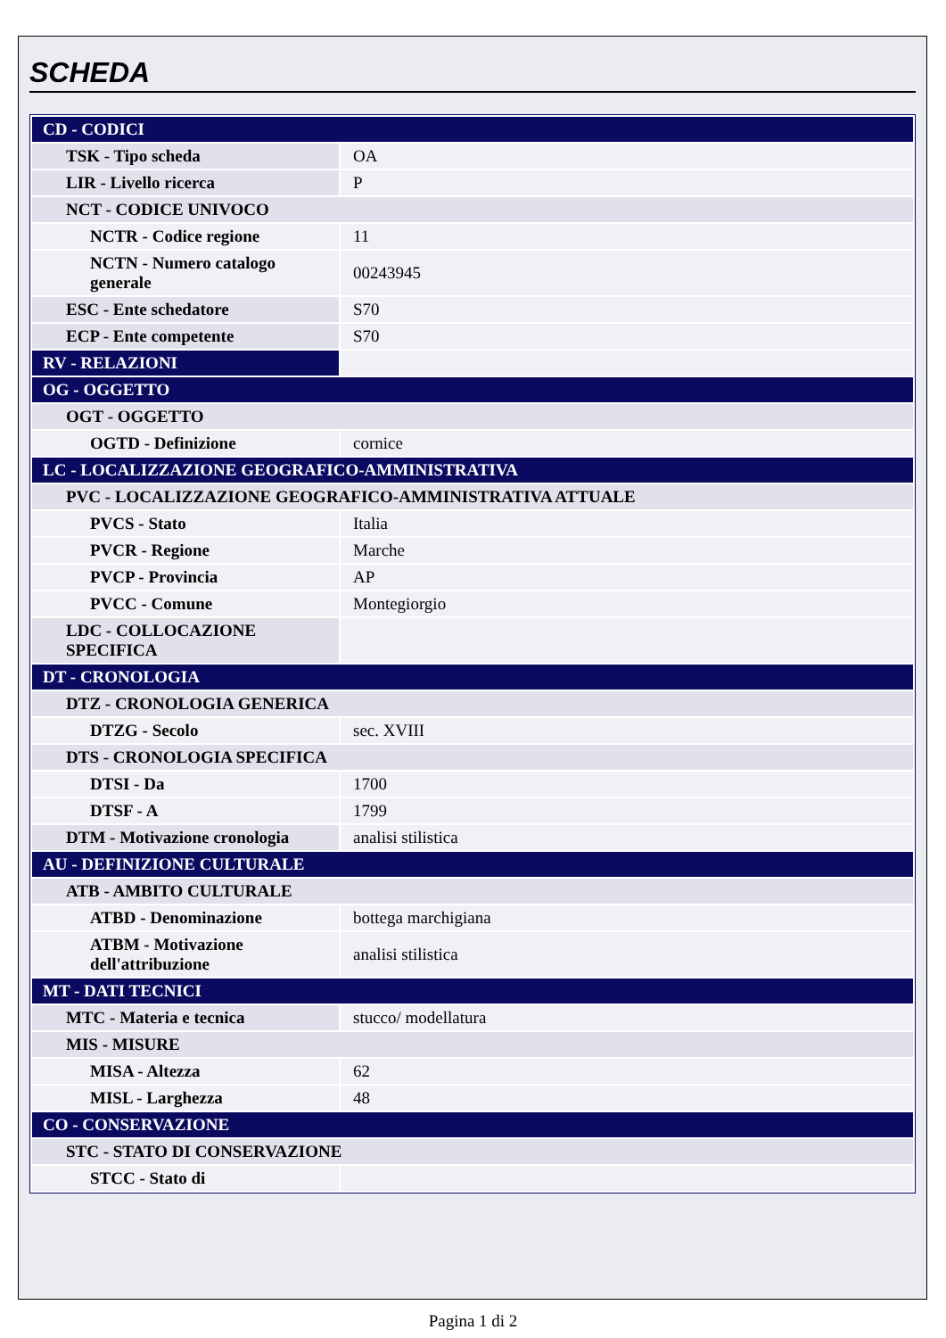SCHEDA
| CD - CODICI | |
| TSK - Tipo scheda | OA |
| LIR - Livello ricerca | P |
| NCT - CODICE UNIVOCO | |
| NCTR - Codice regione | 11 |
| NCTN - Numero catalogo generale | 00243945 |
| ESC - Ente schedatore | S70 |
| ECP - Ente competente | S70 |
| RV - RELAZIONI | |
| OG - OGGETTO | |
| OGT - OGGETTO | |
| OGTD - Definizione | cornice |
| LC - LOCALIZZAZIONE GEOGRAFICO-AMMINISTRATIVA | |
| PVC - LOCALIZZAZIONE GEOGRAFICO-AMMINISTRATIVA ATTUALE | |
| PVCS - Stato | Italia |
| PVCR - Regione | Marche |
| PVCP - Provincia | AP |
| PVCC - Comune | Montegiorgio |
| LDC - COLLOCAZIONE SPECIFICA | |
| DT - CRONOLOGIA | |
| DTZ - CRONOLOGIA GENERICA | |
| DTZG - Secolo | sec. XVIII |
| DTS - CRONOLOGIA SPECIFICA | |
| DTSI - Da | 1700 |
| DTSF - A | 1799 |
| DTM - Motivazione cronologia | analisi stilistica |
| AU - DEFINIZIONE CULTURALE | |
| ATB - AMBITO CULTURALE | |
| ATBD - Denominazione | bottega marchigiana |
| ATBM - Motivazione dell'attribuzione | analisi stilistica |
| MT - DATI TECNICI | |
| MTC - Materia e tecnica | stucco/ modellatura |
| MIS - MISURE | |
| MISA - Altezza | 62 |
| MISL - Larghezza | 48 |
| CO - CONSERVAZIONE | |
| STC - STATO DI CONSERVAZIONE | |
| STCC - Stato di | |
Pagina 1 di 2